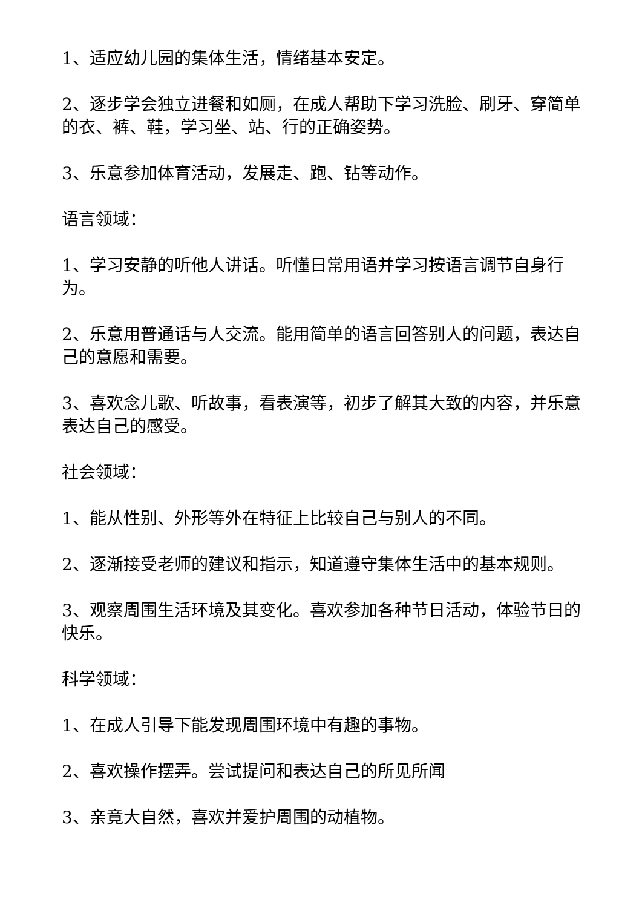1、适应幼儿园的集体生活，情绪基本安定。
2、逐步学会独立进餐和如厕，在成人帮助下学习洗脸、刷牙、穿简单的衣、裤、鞋，学习坐、站、行的正确姿势。
3、乐意参加体育活动，发展走、跑、钻等动作。
语言领域：
1、学习安静的听他人讲话。听懂日常用语并学习按语言调节自身行为。
2、乐意用普通话与人交流。能用简单的语言回答别人的问题，表达自己的意愿和需要。
3、喜欢念儿歌、听故事，看表演等，初步了解其大致的内容，并乐意表达自己的感受。
社会领域：
1、能从性别、外形等外在特征上比较自己与别人的不同。
2、逐渐接受老师的建议和指示，知道遵守集体生活中的基本规则。
3、观察周围生活环境及其变化。喜欢参加各种节日活动，体验节日的快乐。
科学领域：
1、在成人引导下能发现周围环境中有趣的事物。
2、喜欢操作摆弄。尝试提问和表达自己的所见所闻
3、亲竟大自然，喜欢并爱护周围的动植物。